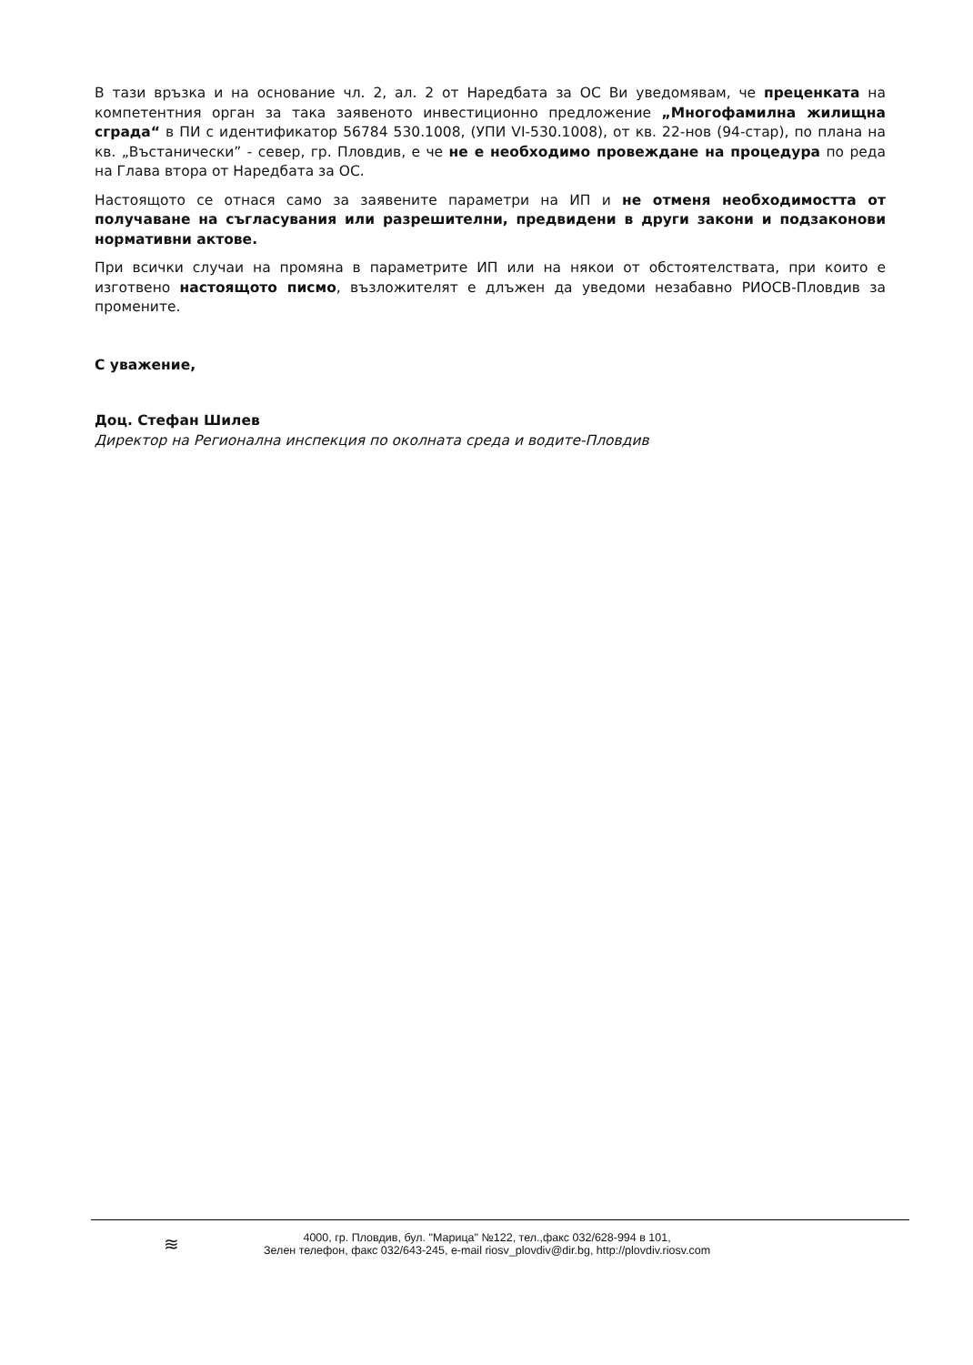В тази връзка и на основание чл. 2, ал. 2 от Наредбата за ОС Ви уведомявам, че преценката на компетентния орган за така заявеното инвестиционно предложение „Многофамилна жилищна сграда“ в ПИ с идентификатор 56784 530.1008, (УПИ VI-530.1008), от кв. 22-нов (94-стар), по плана на кв. „Въстанически” - север, гр. Пловдив, е че не е необходимо провеждане на процедура по реда на Глава втора от Наредбата за ОС.
Настоящото се отнася само за заявените параметри на ИП и не отменя необходимостта от получаване на съгласувания или разрешителни, предвидени в други закони и подзаконови нормативни актове.
При всички случаи на промяна в параметрите ИП или на някои от обстоятелствата, при които е изготвено настоящото писмо, възложителят е длъжен да уведоми незабавно РИОСВ-Пловдив за промените.
С уважение,
Доц. Стефан Шилев
Директор на Регионална инспекция по околната среда и водите-Пловдив
≋
4000, гр. Пловдив, бул. "Марица" №122, тел.,факс 032/628-994 в 101,
Зелен телефон, факс 032/643-245, e-mail riosv_plovdiv@dir.bg, http://plovdiv.riosv.com